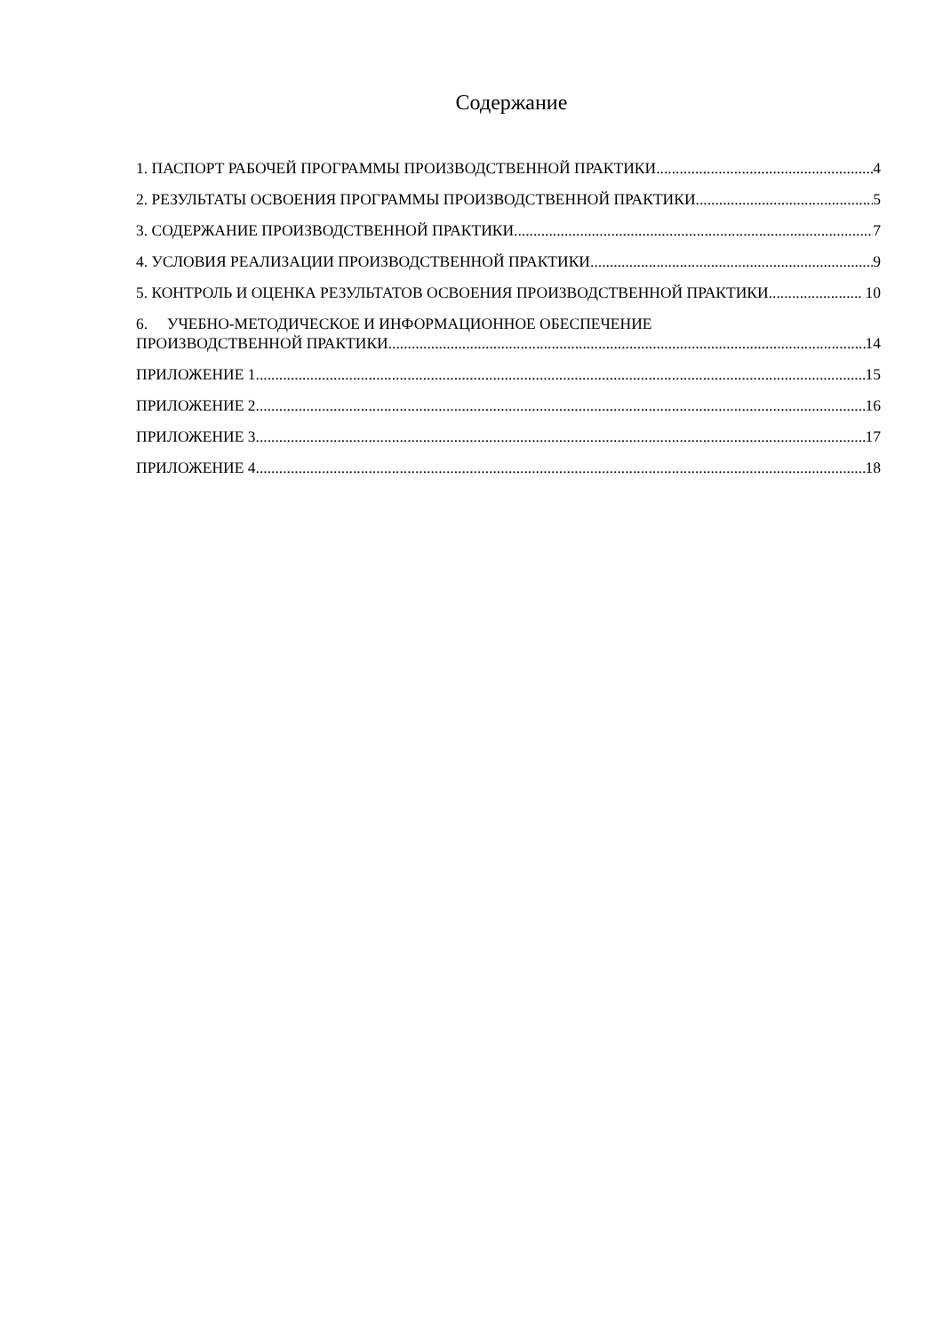Содержание
1. ПАСПОРТ РАБОЧЕЙ ПРОГРАММЫ ПРОИЗВОДСТВЕННОЙ ПРАКТИКИ 4
2. РЕЗУЛЬТАТЫ ОСВОЕНИЯ ПРОГРАММЫ ПРОИЗВОДСТВЕННОЙ ПРАКТИКИ 5
3. СОДЕРЖАНИЕ ПРОИЗВОДСТВЕННОЙ ПРАКТИКИ 7
4. УСЛОВИЯ РЕАЛИЗАЦИИ ПРОИЗВОДСТВЕННОЙ ПРАКТИКИ 9
5. КОНТРОЛЬ И ОЦЕНКА РЕЗУЛЬТАТОВ ОСВОЕНИЯ ПРОИЗВОДСТВЕННОЙ ПРАКТИКИ 10
6. УЧЕБНО-МЕТОДИЧЕСКОЕ И ИНФОРМАЦИОННОЕ ОБЕСПЕЧЕНИЕ
ПРОИЗВОДСТВЕННОЙ ПРАКТИКИ 14
ПРИЛОЖЕНИЕ 1 15
ПРИЛОЖЕНИЕ 2 16
ПРИЛОЖЕНИЕ 3 17
ПРИЛОЖЕНИЕ 4 18